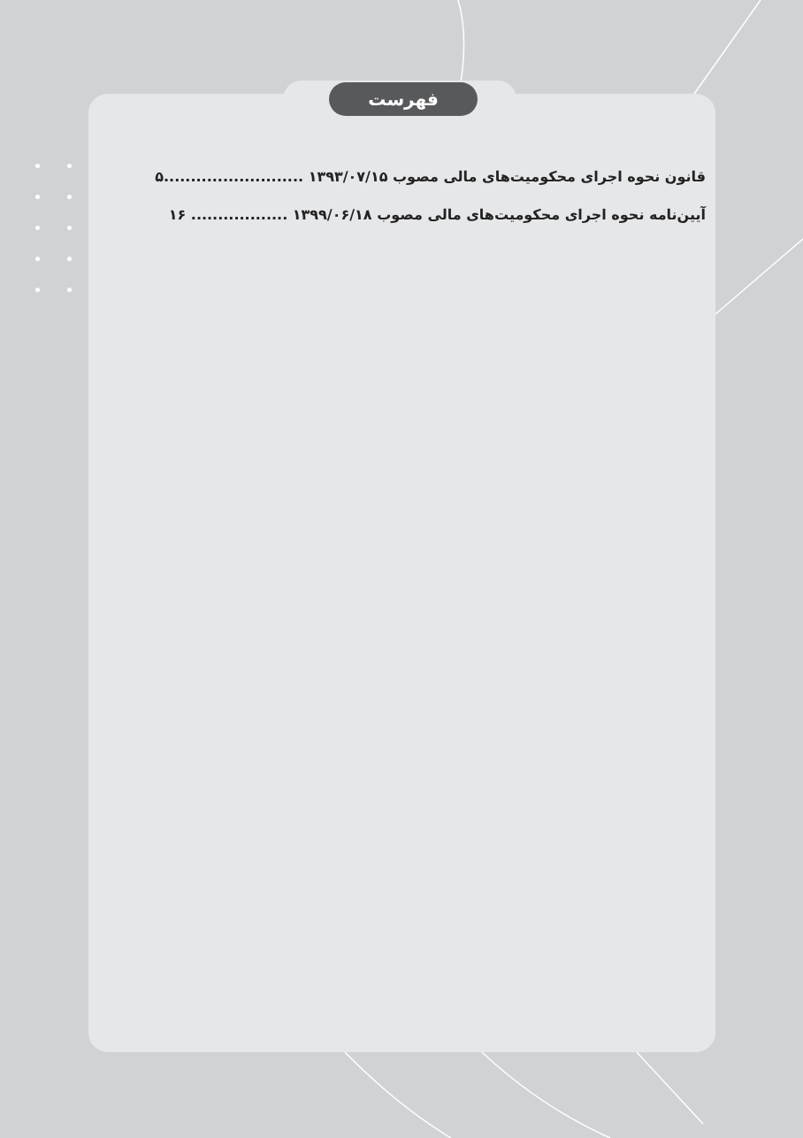فهرست
قانون نحوه اجرای محکومیت‌های مالی مصوب ۱۳۹۳/۰۷/۱۵ ..........................۵
آیین‌نامه نحوه اجرای محکومیت‌های مالی مصوب ۱۳۹۹/۰۶/۱۸ .................. ۱۶